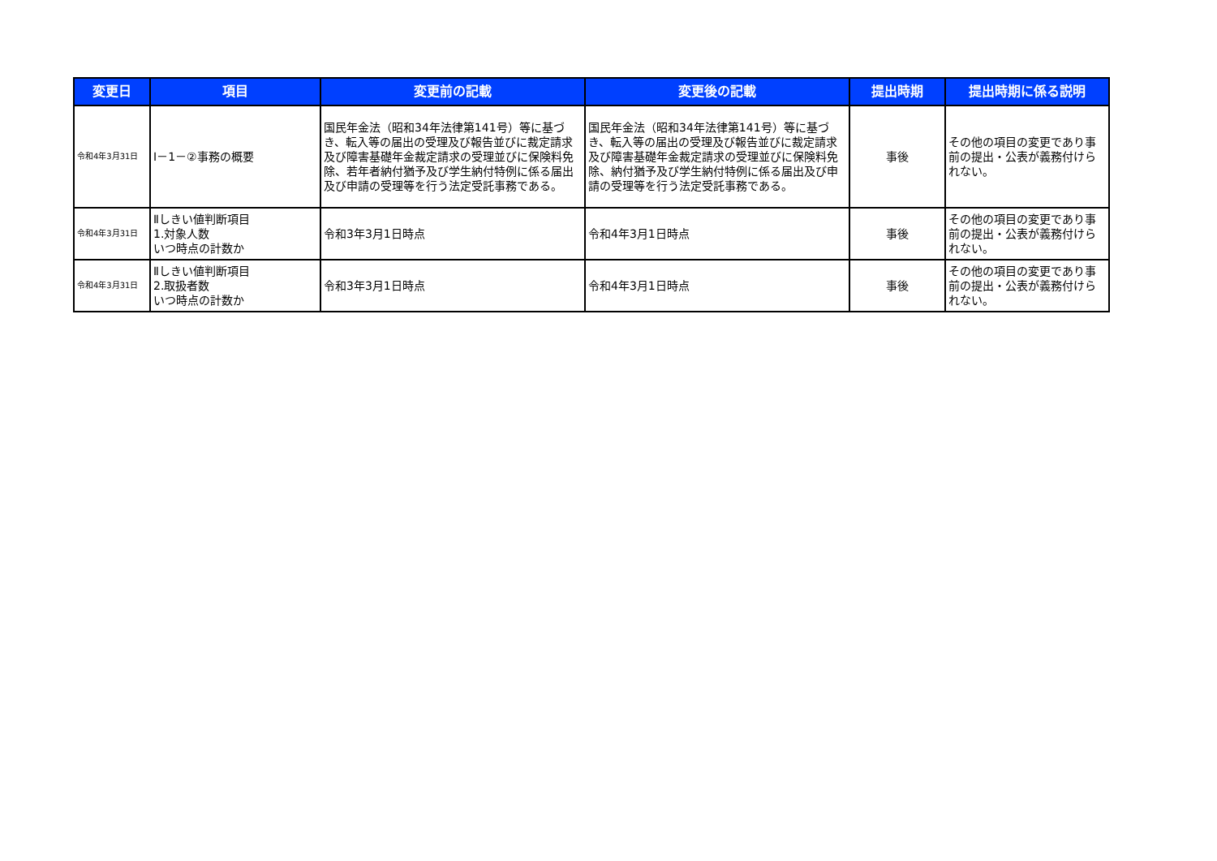| 変更日 | 項目 | 変更前の記載 | 変更後の記載 | 提出時期 | 提出時期に係る説明 |
| --- | --- | --- | --- | --- | --- |
| 令和4年3月31日 | Ⅰ－1－②事務の概要 | 国民年金法（昭和34年法律第141号）等に基づき、転入等の届出の受理及び報告並びに裁定請求及び障害基礎年金裁定請求の受理並びに保険料免除、若年者納付猶予及び学生納付特例に係る届出及び申請の受理等を行う法定受託事務である。 | 国民年金法（昭和34年法律第141号）等に基づき、転入等の届出の受理及び報告並びに裁定請求及び障害基礎年金裁定請求の受理並びに保険料免除、納付猶予及び学生納付特例に係る届出及び申請の受理等を行う法定受託事務である。 | 事後 | その他の項目の変更であり事前の提出・公表が義務付けられない。 |
| 令和4年3月31日 | Ⅱしきい値判断項目 1.対象人数 いつ時点の計数か | 令和3年3月1日時点 | 令和4年3月1日時点 | 事後 | その他の項目の変更であり事前の提出・公表が義務付けられない。 |
| 令和4年3月31日 | Ⅱしきい値判断項目 2.取扱者数 いつ時点の計数か | 令和3年3月1日時点 | 令和4年3月1日時点 | 事後 | その他の項目の変更であり事前の提出・公表が義務付けられない。 |